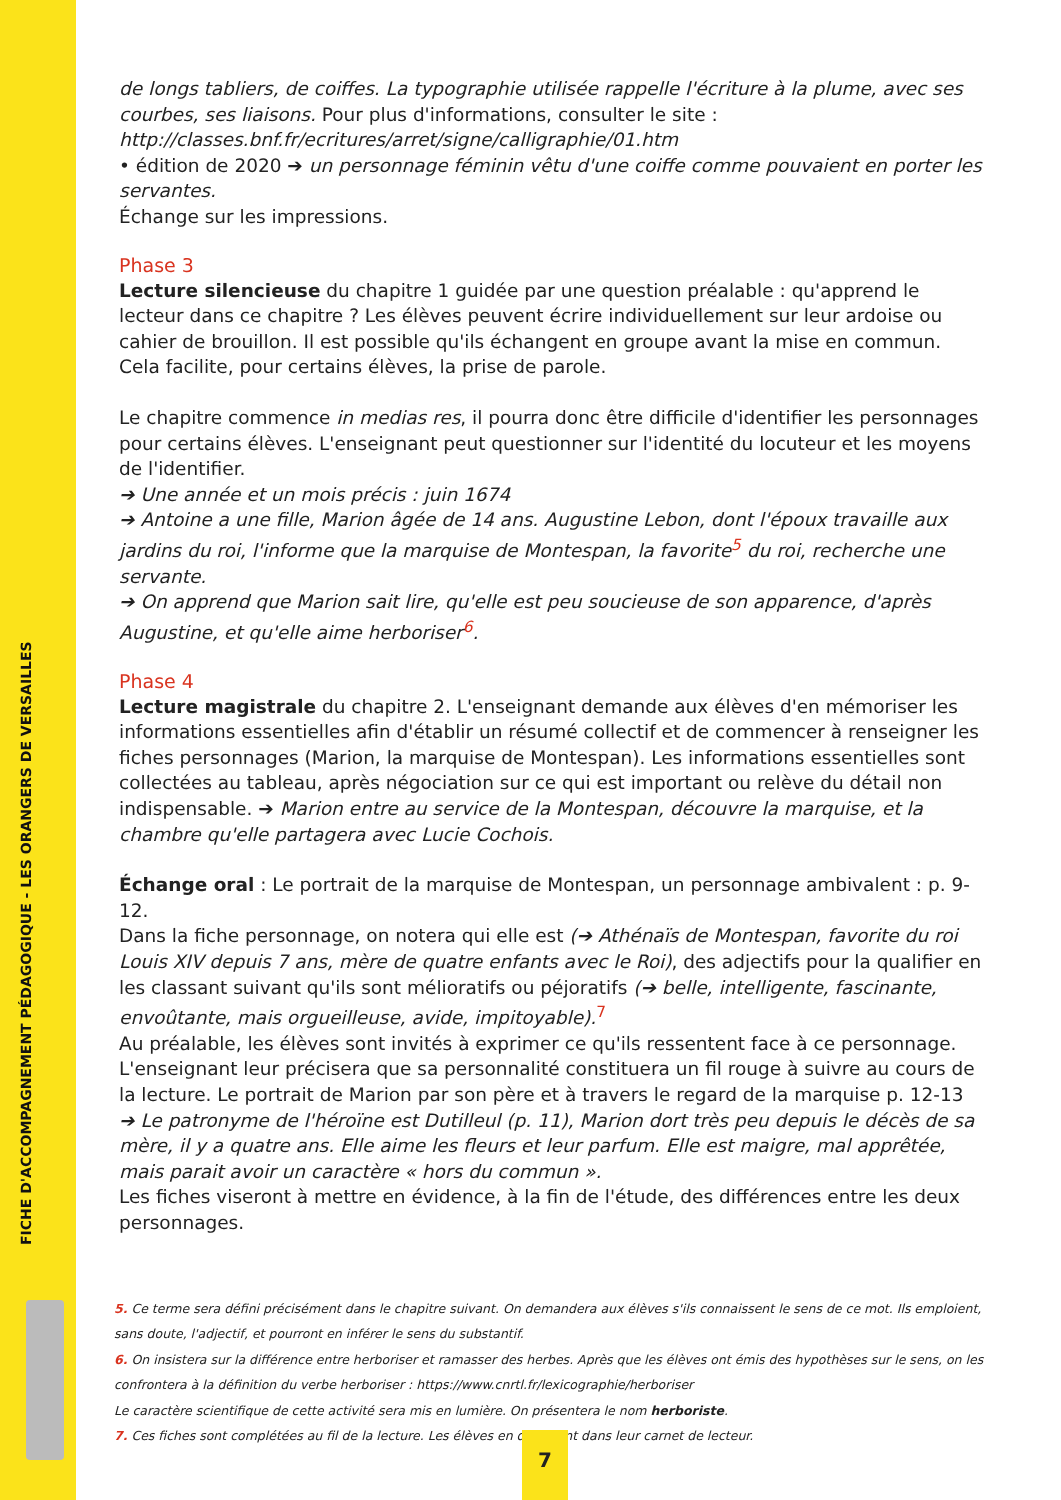FICHE D'ACCOMPAGNEMENT PÉDAGOGIQUE - LES ORANGERS DE VERSAILLES
de longs tabliers, de coiffes. La typographie utilisée rappelle l'écriture à la plume, avec ses courbes, ses liaisons. Pour plus d'informations, consulter le site :
http://classes.bnf.fr/ecritures/arret/signe/calligraphie/01.htm
• édition de 2020 ➔ un personnage féminin vêtu d'une coiffe comme pouvaient en porter les servantes.
Échange sur les impressions.
Phase 3
Lecture silencieuse du chapitre 1 guidée par une question préalable : qu'apprend le lecteur dans ce chapitre ? Les élèves peuvent écrire individuellement sur leur ardoise ou cahier de brouillon. Il est possible qu'ils échangent en groupe avant la mise en commun.
Cela facilite, pour certains élèves, la prise de parole.
Le chapitre commence in medias res, il pourra donc être difficile d'identifier les personnages pour certains élèves. L'enseignant peut questionner sur l'identité du locuteur et les moyens de l'identifier.
➔ Une année et un mois précis : juin 1674
➔ Antoine a une fille, Marion âgée de 14 ans. Augustine Lebon, dont l'époux travaille aux jardins du roi, l'informe que la marquise de Montespan, la favorite<sup>5</sup> du roi, recherche une servante.
➔ On apprend que Marion sait lire, qu'elle est peu soucieuse de son apparence, d'après Augustine, et qu'elle aime herboriser<sup>6</sup>.
Phase 4
Lecture magistrale du chapitre 2. L'enseignant demande aux élèves d'en mémoriser les informations essentielles afin d'établir un résumé collectif et de commencer à renseigner les fiches personnages (Marion, la marquise de Montespan). Les informations essentielles sont collectées au tableau, après négociation sur ce qui est important ou relève du détail non indispensable. ➔ Marion entre au service de la Montespan, découvre la marquise, et la chambre qu'elle partagera avec Lucie Cochois.
Échange oral : Le portrait de la marquise de Montespan, un personnage ambivalent : p. 9-12.
Dans la fiche personnage, on notera qui elle est (➔ Athénaïs de Montespan, favorite du roi Louis XIV depuis 7 ans, mère de quatre enfants avec le Roi), des adjectifs pour la qualifier en les classant suivant qu'ils sont mélioratifs ou péjoratifs (➔ belle, intelligente, fascinante, envoûtante, mais orgueilleuse, avide, impitoyable).<sup>7</sup>
Au préalable, les élèves sont invités à exprimer ce qu'ils ressentent face à ce personnage. L'enseignant leur précisera que sa personnalité constituera un fil rouge à suivre au cours de la lecture. Le portrait de Marion par son père et à travers le regard de la marquise p. 12-13
➔ Le patronyme de l'héroïne est Dutilleul (p. 11), Marion dort très peu depuis le décès de sa mère, il y a quatre ans. Elle aime les fleurs et leur parfum. Elle est maigre, mal apprêtée, mais parait avoir un caractère « hors du commun ».
Les fiches viseront à mettre en évidence, à la fin de l'étude, des différences entre les deux personnages.
5. Ce terme sera défini précisément dans le chapitre suivant. On demandera aux élèves s'ils connaissent le sens de ce mot. Ils emploient, sans doute, l'adjectif, et pourront en inférer le sens du substantif.
6. On insistera sur la différence entre herboriser et ramasser des herbes. Après que les élèves ont émis des hypothèses sur le sens, on les confrontera à la définition du verbe herboriser : https://www.cnrtl.fr/lexicographie/herboriser
Le caractère scientifique de cette activité sera mis en lumière. On présentera le nom herboriste.
7. Ces fiches sont complétées au fil de la lecture. Les élèves en disposent dans leur carnet de lecteur.
7